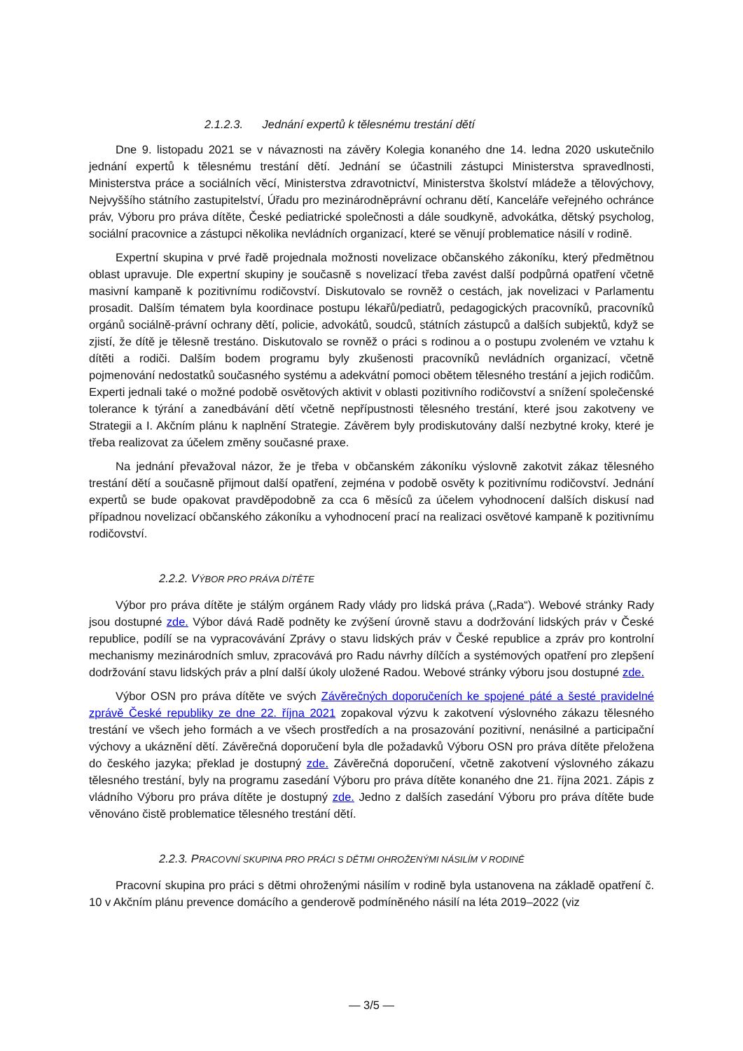2.1.2.3. Jednání expertů k tělesnému trestání dětí
Dne 9. listopadu 2021 se v návaznosti na závěry Kolegia konaného dne 14. ledna 2020 uskutečnilo jednání expertů k tělesnému trestání dětí. Jednání se účastnili zástupci Ministerstva spravedlnosti, Ministerstva práce a sociálních věcí, Ministerstva zdravotnictví, Ministerstva školství mládeže a tělovýchovy, Nejvyššího státního zastupitelství, Úřadu pro mezinárodněprávní ochranu dětí, Kanceláře veřejného ochránce práv, Výboru pro práva dítěte, České pediatrické společnosti a dále soudkyně, advokátka, dětský psycholog, sociální pracovnice a zástupci několika nevládních organizací, které se věnují problematice násilí v rodině.
Expertní skupina v prvé řadě projednala možnosti novelizace občanského zákoníku, který předmětnou oblast upravuje. Dle expertní skupiny je současně s novelizací třeba zavést další podpůrná opatření včetně masivní kampaně k pozitivnímu rodičovství. Diskutovalo se rovněž o cestách, jak novelizaci v Parlamentu prosadit. Dalším tématem byla koordinace postupu lékařů/pediatrů, pedagogických pracovníků, pracovníků orgánů sociálně-právní ochrany dětí, policie, advokátů, soudců, státních zástupců a dalších subjektů, když se zjistí, že dítě je tělesně trestáno. Diskutovalo se rovněž o práci s rodinou a o postupu zvoleném ve vztahu k dítěti a rodiči. Dalším bodem programu byly zkušenosti pracovníků nevládních organizací, včetně pojmenování nedostatků současného systému a adekvátní pomoci obětem tělesného trestání a jejich rodičům. Experti jednali také o možné podobě osvětových aktivit v oblasti pozitivního rodičovství a snížení společenské tolerance k týrání a zanedbávání dětí včetně nepřípustnosti tělesného trestání, které jsou zakotveny ve Strategii a I. Akčním plánu k naplnění Strategie. Závěrem byly prodiskutovány další nezbytné kroky, které je třeba realizovat za účelem změny současné praxe.
Na jednání převažoval názor, že je třeba v občanském zákoníku výslovně zakotvit zákaz tělesného trestání dětí a současně přijmout další opatření, zejména v podobě osvěty k pozitivnímu rodičovství. Jednání expertů se bude opakovat pravděpodobně za cca 6 měsíců za účelem vyhodnocení dalších diskusí nad případnou novelizací občanského zákoníku a vyhodnocení prací na realizaci osvětové kampaně k pozitivnímu rodičovství.
2.2.2. VÝBOR PRO PRÁVA DÍTĚTE
Výbor pro práva dítěte je stálým orgánem Rady vlády pro lidská práva („Rada“). Webové stránky Rady jsou dostupné zde. Výbor dává Radě podněty ke zvýšení úrovně stavu a dodržování lidských práv v České republice, podílí se na vypracovávání Zprávy o stavu lidských práv v České republice a zpráv pro kontrolní mechanismy mezinárodních smluv, zpracovává pro Radu návrhy dílčích a systémových opatření pro zlepšení dodržování stavu lidských práv a plní další úkoly uložené Radou. Webové stránky výboru jsou dostupné zde.
Výbor OSN pro práva dítěte ve svých Závěrečných doporučeních ke spojené páté a šesté pravidelné zprávě České republiky ze dne 22. října 2021 zopakoval výzvu k zakotvení výslovného zákazu tělesného trestání ve všech jeho formách a ve všech prostředích a na prosazování pozitivní, nenásilné a participační výchovy a ukáznění dětí. Závěrečná doporučení byla dle požadavků Výboru OSN pro práva dítěte přeložena do českého jazyka; překlad je dostupný zde. Závěrečná doporučení, včetně zakotvení výslovného zákazu tělesného trestání, byly na programu zasedání Výboru pro práva dítěte konaného dne 21. října 2021. Zápis z vládního Výboru pro práva dítěte je dostupný zde. Jedno z dalších zasedání Výboru pro práva dítěte bude věnováno čistě problematice tělesného trestání dětí.
2.2.3. PRACOVNÍ SKUPINA PRO PRÁCI S DĚTMI OHROŽENÝMI NÁSILÍM V RODINĚ
Pracovní skupina pro práci s dětmi ohroženými násilím v rodině byla ustanovena na základě opatření č. 10 v Akčním plánu prevence domácího a genderově podmíněného násilí na léta 2019–2022 (viz
— 3/5 —